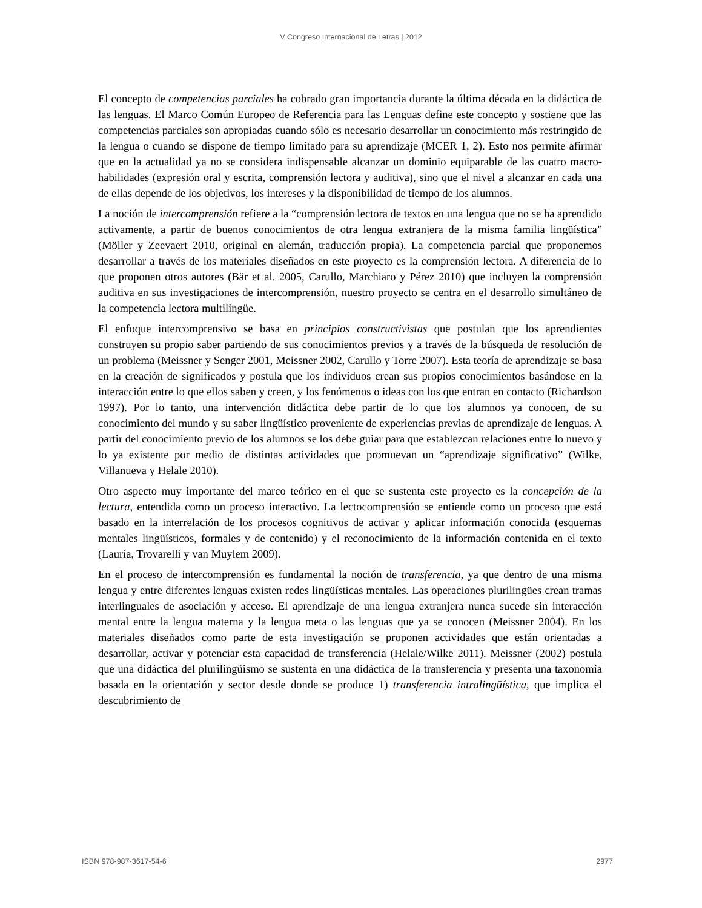V Congreso Internacional de Letras | 2012
El concepto de competencias parciales ha cobrado gran importancia durante la última década en la didáctica de las lenguas. El Marco Común Europeo de Referencia para las Lenguas define este concepto y sostiene que las competencias parciales son apropiadas cuando sólo es necesario desarrollar un conocimiento más restringido de la lengua o cuando se dispone de tiempo limitado para su aprendizaje (MCER 1, 2). Esto nos permite afirmar que en la actualidad ya no se considera indispensable alcanzar un dominio equiparable de las cuatro macro-habilidades (expresión oral y escrita, comprensión lectora y auditiva), sino que el nivel a alcanzar en cada una de ellas depende de los objetivos, los intereses y la disponibilidad de tiempo de los alumnos.
La noción de intercomprensión refiere a la “comprensión lectora de textos en una lengua que no se ha aprendido activamente, a partir de buenos conocimientos de otra lengua extranjera de la misma familia lingüística” (Möller y Zeevaert 2010, original en alemán, traducción propia). La competencia parcial que proponemos desarrollar a través de los materiales diseñados en este proyecto es la comprensión lectora. A diferencia de lo que proponen otros autores (Bär et al. 2005, Carullo, Marchiaro y Pérez 2010) que incluyen la comprensión auditiva en sus investigaciones de intercomprensión, nuestro proyecto se centra en el desarrollo simultáneo de la competencia lectora multilingüe.
El enfoque intercomprensivo se basa en principios constructivistas que postulan que los aprendientes construyen su propio saber partiendo de sus conocimientos previos y a través de la búsqueda de resolución de un problema (Meissner y Senger 2001, Meissner 2002, Carullo y Torre 2007). Esta teoría de aprendizaje se basa en la creación de significados y postula que los individuos crean sus propios conocimientos basándose en la interacción entre lo que ellos saben y creen, y los fenómenos o ideas con los que entran en contacto (Richardson 1997). Por lo tanto, una intervención didáctica debe partir de lo que los alumnos ya conocen, de su conocimiento del mundo y su saber lingüístico proveniente de experiencias previas de aprendizaje de lenguas. A partir del conocimiento previo de los alumnos se los debe guiar para que establezcan relaciones entre lo nuevo y lo ya existente por medio de distintas actividades que promuevan un “aprendizaje significativo” (Wilke, Villanueva y Helale 2010).
Otro aspecto muy importante del marco teórico en el que se sustenta este proyecto es la concepción de la lectura, entendida como un proceso interactivo. La lectocomprensión se entiende como un proceso que está basado en la interrelación de los procesos cognitivos de activar y aplicar información conocida (esquemas mentales lingüísticos, formales y de contenido) y el reconocimiento de la información contenida en el texto (Lauría, Trovarelli y van Muylem 2009).
En el proceso de intercomprensión es fundamental la noción de transferencia, ya que dentro de una misma lengua y entre diferentes lenguas existen redes lingüísticas mentales. Las operaciones plurilingües crean tramas interlinguales de asociación y acceso. El aprendizaje de una lengua extranjera nunca sucede sin interacción mental entre la lengua materna y la lengua meta o las lenguas que ya se conocen (Meissner 2004). En los materiales diseñados como parte de esta investigación se proponen actividades que están orientadas a desarrollar, activar y potenciar esta capacidad de transferencia (Helale/Wilke 2011). Meissner (2002) postula que una didáctica del plurilingüismo se sustenta en una didáctica de la transferencia y presenta una taxonomía basada en la orientación y sector desde donde se produce 1) transferencia intralingüística, que implica el descubrimiento de
ISBN 978-987-3617-54-6 2977